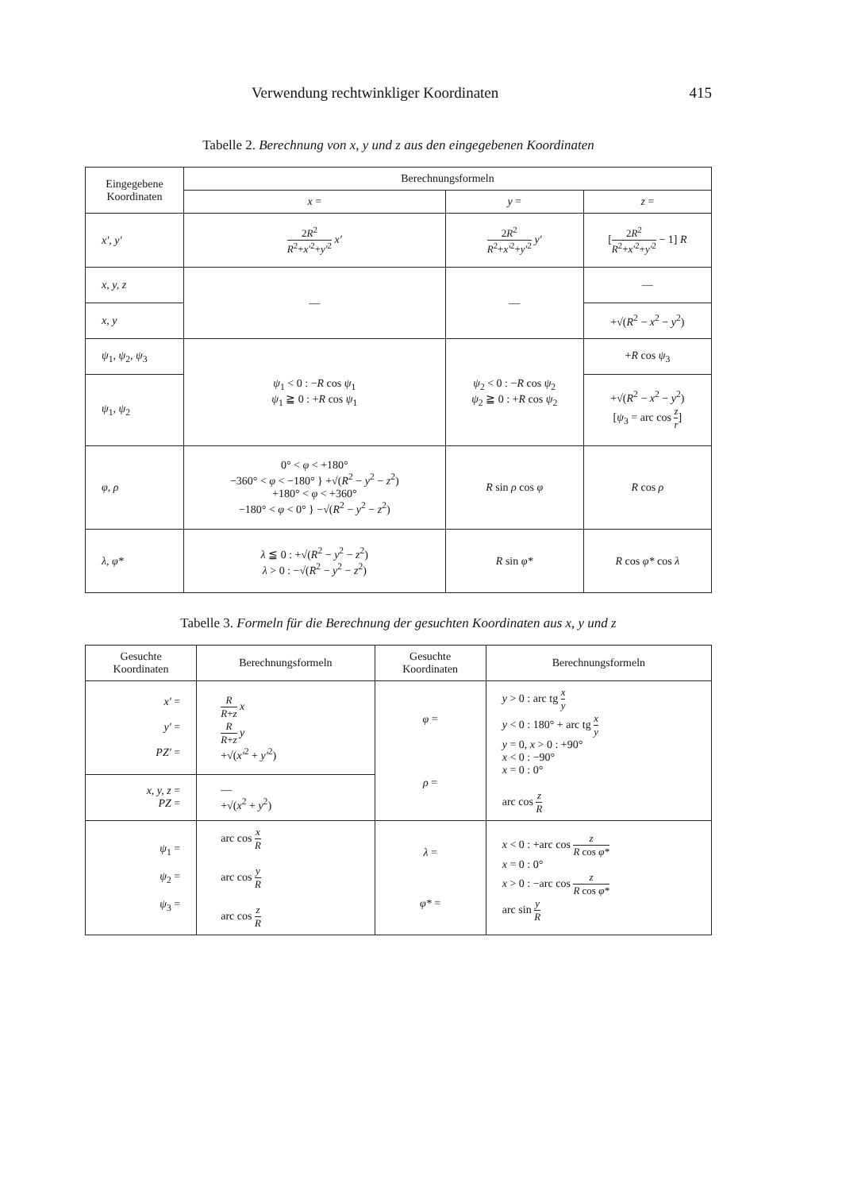Verwendung rechtwinkliger Koordinaten 415
Tabelle 2. Berechnung von x, y und z aus den eingegebenen Koordinaten
| Eingegebene Koordinaten | Berechnungsformeln | | |
| --- | --- | --- | --- |
| | x = | y = | z = |
| x′, y′ | 2 R<sup>2</sup> R<sup>2</sup>+ x′<sup>2</sup>+ y′<sup>2</sup> x′ | 2 R<sup>2</sup> R<sup>2</sup>+ x′<sup>2</sup>+ y′<sup>2</sup> y′ | [ 2 R<sup>2</sup> R<sup>2</sup>+ x′<sup>2</sup>+ y′<sup>2</sup> − 1] R |
| x, y, z | — | — | — |
| x, y | | | +√( R<sup>2</sup> − x<sup>2</sup> − y<sup>2</sup>) |
| ψ<sub>1</sub>, ψ<sub>2</sub>, ψ<sub>3</sub> | ψ<sub>1</sub> < 0 : − R cos ψ<sub>1</sub> ψ<sub>1</sub> ≧ 0 : + R cos ψ<sub>1</sub> | ψ<sub>2</sub> < 0 : − R cos ψ<sub>2</sub> ψ<sub>2</sub> ≧ 0 : + R cos ψ<sub>2</sub> | + R cos ψ<sub>3</sub> |
| ψ<sub>1</sub>, ψ<sub>2</sub> | | | +√( R<sup>2</sup> − x<sup>2</sup> − y<sup>2</sup>) [ ψ<sub>3</sub> = arc cos z r ] |
| φ, ρ | 0° < φ < +180° −360° < φ < −180° } +√( R<sup>2</sup> − y<sup>2</sup> − z<sup>2</sup>) +180° < φ < +360° −180° < φ < 0° } −√( R<sup>2</sup> − y<sup>2</sup> − z<sup>2</sup>) | R sin ρ cos φ | R cos ρ |
| λ, φ* | λ ≦ 0 : +√( R<sup>2</sup> − y<sup>2</sup> − z<sup>2</sup>) λ > 0 : −√( R<sup>2</sup> − y<sup>2</sup> − z<sup>2</sup>) | R sin φ* | R cos φ* cos λ |
Tabelle 3. Formeln für die Berechnung der gesuchten Koordinaten aus x, y und z
| Gesuchte Koordinaten | Berechnungsformeln | Gesuchte Koordinaten | Berechnungsformeln |
| --- | --- | --- | --- |
| x′ = y′ = PZ′ = | R R + z x R R + z y +√( x′<sup>2</sup> + y′<sup>2</sup>) | φ = ρ = | y > 0 : arc tg x y y < 0 : 180° + arc tg x y y = 0, x > 0 : +90° x < 0 : −90° x = 0 : 0° arc cos z R |
| x, y, z = PZ = | — +√( x<sup>2</sup> + y<sup>2</sup>) | | |
| ψ<sub>1</sub> = ψ<sub>2</sub> = ψ<sub>3</sub> = | arc cos x R arc cos y R arc cos z R | λ = φ* = | x < 0 : +arc cos z R cos φ* x = 0 : 0° x > 0 : −arc cos z R cos φ* arc sin y R |